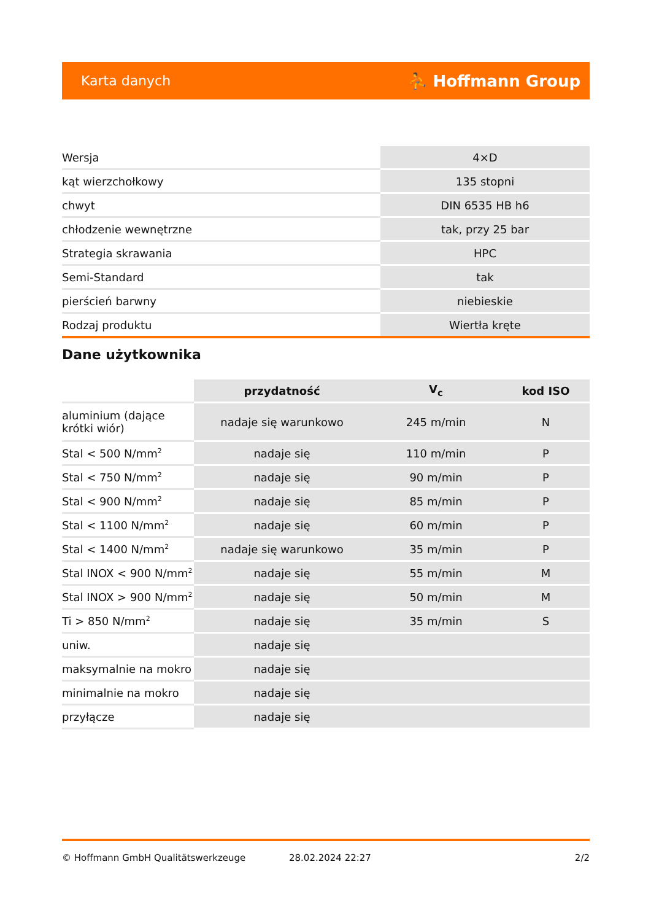Karta danych ⛹ Hoffmann Group
| Wersja | 4×D |
| kąt wierzchołkowy | 135 stopni |
| chwyt | DIN 6535 HB h6 |
| chłodzenie wewnętrzne | tak, przy 25 bar |
| Strategia skrawania | HPC |
| Semi-Standard | tak |
| pierścień barwny | niebieskie |
| Rodzaj produktu | Wiertła kręte |
Dane użytkownika
| | przydatność | V<sub>c</sub> | kod ISO |
| --- | --- | --- | --- |
| aluminium (dające krótki wiór) | nadaje się warunkowo | 245 m/min | N |
| Stal < 500 N/mm<sup>2</sup> | nadaje się | 110 m/min | P |
| Stal < 750 N/mm<sup>2</sup> | nadaje się | 90 m/min | P |
| Stal < 900 N/mm<sup>2</sup> | nadaje się | 85 m/min | P |
| Stal < 1100 N/mm<sup>2</sup> | nadaje się | 60 m/min | P |
| Stal < 1400 N/mm<sup>2</sup> | nadaje się warunkowo | 35 m/min | P |
| Stal INOX < 900 N/mm<sup>2</sup> | nadaje się | 55 m/min | M |
| Stal INOX > 900 N/mm<sup>2</sup> | nadaje się | 50 m/min | M |
| Ti > 850 N/mm<sup>2</sup> | nadaje się | 35 m/min | S |
| uniw. | nadaje się | | |
| maksymalnie na mokro | nadaje się | | |
| minimalnie na mokro | nadaje się | | |
| przyłącze | nadaje się | | |
© Hoffmann GmbH Qualitätswerkzeuge 28.02.2024 22:27 2/2